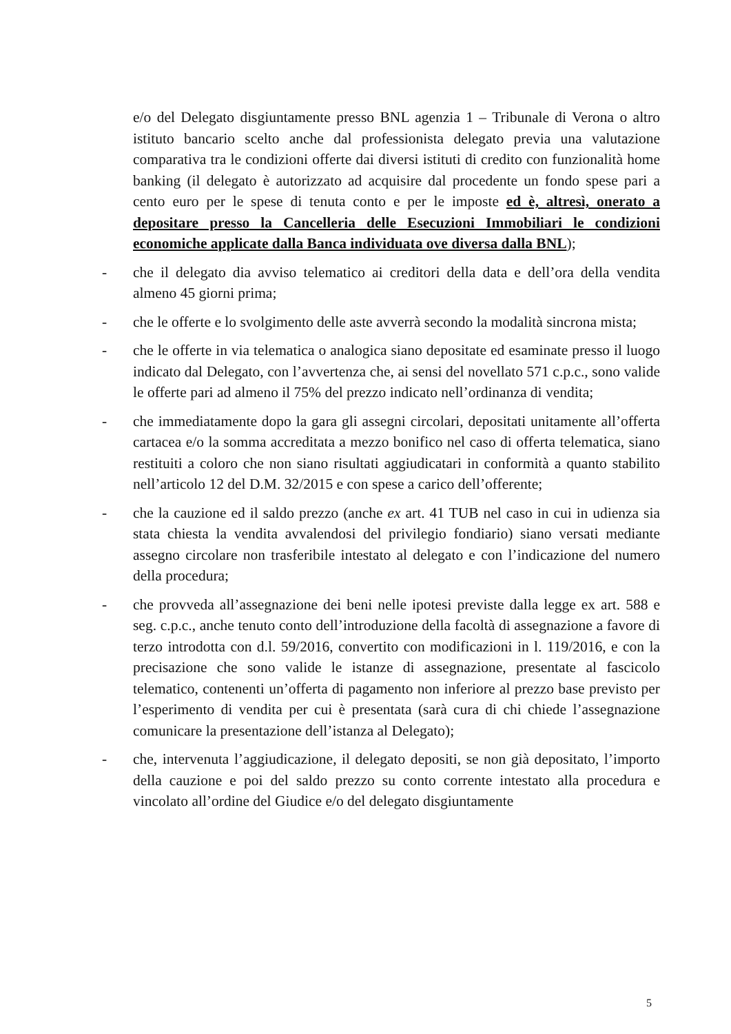e/o del Delegato disgiuntamente presso BNL agenzia 1 – Tribunale di Verona o altro istituto bancario scelto anche dal professionista delegato previa una valutazione comparativa tra le condizioni offerte dai diversi istituti di credito con funzionalità home banking (il delegato è autorizzato ad acquisire dal procedente un fondo spese pari a cento euro per le spese di tenuta conto e per le imposte ed è, altresì, onerato a depositare presso la Cancelleria delle Esecuzioni Immobiliari le condizioni economiche applicate dalla Banca individuata ove diversa dalla BNL);
- che il delegato dia avviso telematico ai creditori della data e dell’ora della vendita almeno 45 giorni prima;
- che le offerte e lo svolgimento delle aste avverrà secondo la modalità sincrona mista;
- che le offerte in via telematica o analogica siano depositate ed esaminate presso il luogo indicato dal Delegato, con l’avvertenza che, ai sensi del novellato 571 c.p.c., sono valide le offerte pari ad almeno il 75% del prezzo indicato nell’ordinanza di vendita;
- che immediatamente dopo la gara gli assegni circolari, depositati unitamente all’offerta cartacea e/o la somma accreditata a mezzo bonifico nel caso di offerta telematica, siano restituiti a coloro che non siano risultati aggiudicatari in conformità a quanto stabilito nell’articolo 12 del D.M. 32/2015 e con spese a carico dell’offerente;
- che la cauzione ed il saldo prezzo (anche ex art. 41 TUB nel caso in cui in udienza sia stata chiesta la vendita avvalendosi del privilegio fondiario) siano versati mediante assegno circolare non trasferibile intestato al delegato e con l’indicazione del numero della procedura;
- che provveda all’assegnazione dei beni nelle ipotesi previste dalla legge ex art. 588 e seg. c.p.c., anche tenuto conto dell’introduzione della facoltà di assegnazione a favore di terzo introdotta con d.l. 59/2016, convertito con modificazioni in l. 119/2016, e con la precisazione che sono valide le istanze di assegnazione, presentate al fascicolo telematico, contenenti un’offerta di pagamento non inferiore al prezzo base previsto per l’esperimento di vendita per cui è presentata (sarà cura di chi chiede l’assegnazione comunicare la presentazione dell’istanza al Delegato);
- che, intervenuta l’aggiudicazione, il delegato depositi, se non già depositato, l’importo della cauzione e poi del saldo prezzo su conto corrente intestato alla procedura e vincolato all’ordine del Giudice e/o del delegato disgiuntamente
5